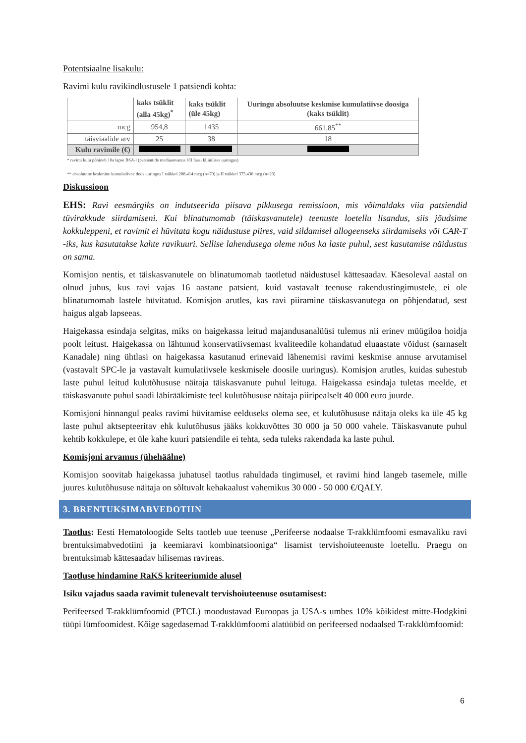Potentsiaalne lisakulu:
Ravimi kulu ravikindlustusele 1 patsiendi kohta:
| | kaks tsüklit (alla 45kg)<sup>*</sup> | kaks tsüklit (üle 45kg) | Uuringu absoluutse keskmise kumulatiivse doosiga (kaks tsüklit) |
| mcg | 954,8 | 1435 | 661,85<sup>**</sup> |
| täisviaalide arv | 25 | 38 | 18 |
| Kulu ravimile (€) | | | |
* ravimi kulu põhineb 10a lapse BSA-l (patsientide mediaanvanus I/II faasi kliinilises uuringus)
** absoluutne keskmine kumulatiivne doos uuringus I tsükkel 288,414 mcg (n=70) ja II tsükkel 373,436 mcg (n=23)
Diskussioon
EHS: Ravi eesmärgiks on indutseerida piisava pikkusega remissioon, mis võimaldaks viia patsiendid tüvirakkude siirdamiseni. Kui blinatumomab (täiskasvanutele) teenuste loetellu lisandus, siis jõudsime kokkuleppeni, et ravimit ei hüvitata kogu näidustuse piires, vaid sildamisel allogeenseks siirdamiseks või CAR-T -iks, kus kasutatakse kahte ravikuuri. Sellise lahendusega oleme nõus ka laste puhul, sest kasutamise näidustus on sama.
Komisjon nentis, et täiskasvanutele on blinatumomab taotletud näidustusel kättesaadav. Käesoleval aastal on olnud juhus, kus ravi vajas 16 aastane patsient, kuid vastavalt teenuse rakendustingimustele, ei ole blinatumomab lastele hüvitatud. Komisjon arutles, kas ravi piiramine täiskasvanutega on põhjendatud, sest haigus algab lapseeas.
Haigekassa esindaja selgitas, miks on haigekassa leitud majandusanalüüsi tulemus nii erinev müügiloa hoidja poolt leitust. Haigekassa on lähtunud konservatiivsemast kvaliteedile kohandatud eluaastate võidust (sarnaselt Kanadale) ning ühtlasi on haigekassa kasutanud erinevaid lähenemisi ravimi keskmise annuse arvutamisel (vastavalt SPC-le ja vastavalt kumulatiivsele keskmisele doosile uuringus). Komisjon arutles, kuidas suhestub laste puhul leitud kulutõhususe näitaja täiskasvanute puhul leituga. Haigekassa esindaja tuletas meelde, et täiskasvanute puhul saadi läbirääkimiste teel kulutõhususe näitaja piiripealselt 40 000 euro juurde.
Komisjoni hinnangul peaks ravimi hüvitamise eelduseks olema see, et kulutõhususe näitaja oleks ka üle 45 kg laste puhul aktsepteeritav ehk kulutõhusus jääks kokkuvõttes 30 000 ja 50 000 vahele. Täiskasvanute puhul kehtib kokkulepe, et üle kahe kuuri patsiendile ei tehta, seda tuleks rakendada ka laste puhul.
Komisjoni arvamus (ühehäälne)
Komisjon soovitab haigekassa juhatusel taotlus rahuldada tingimusel, et ravimi hind langeb tasemele, mille juures kulutõhususe näitaja on sõltuvalt kehakaalust vahemikus 30 000 - 50 000 €/QALY.
3. BRENTUKSIMABVEDOTIIN
Taotlus: Eesti Hematoloogide Selts taotleb uue teenuse „Perifeerse nodaalse T-rakklümfoomi esmavaliku ravi brentuksimabvedotiini ja keemiaravi kombinatsiooniga“ lisamist tervishoiuteenuste loetellu. Praegu on brentuksimab kättesaadav hilisemas ravireas.
Taotluse hindamine RaKS kriteeriumide alusel
Isiku vajadus saada ravimit tulenevalt tervishoiuteenuse osutamisest:
Perifeersed T-rakklümfoomid (PTCL) moodustavad Euroopas ja USA-s umbes 10% kõikidest mitte-Hodgkini tüüpi lümfoomidest. Kõige sagedasemad T-rakklümfoomi alatüübid on perifeersed nodaalsed T-rakklümfoomid:
6